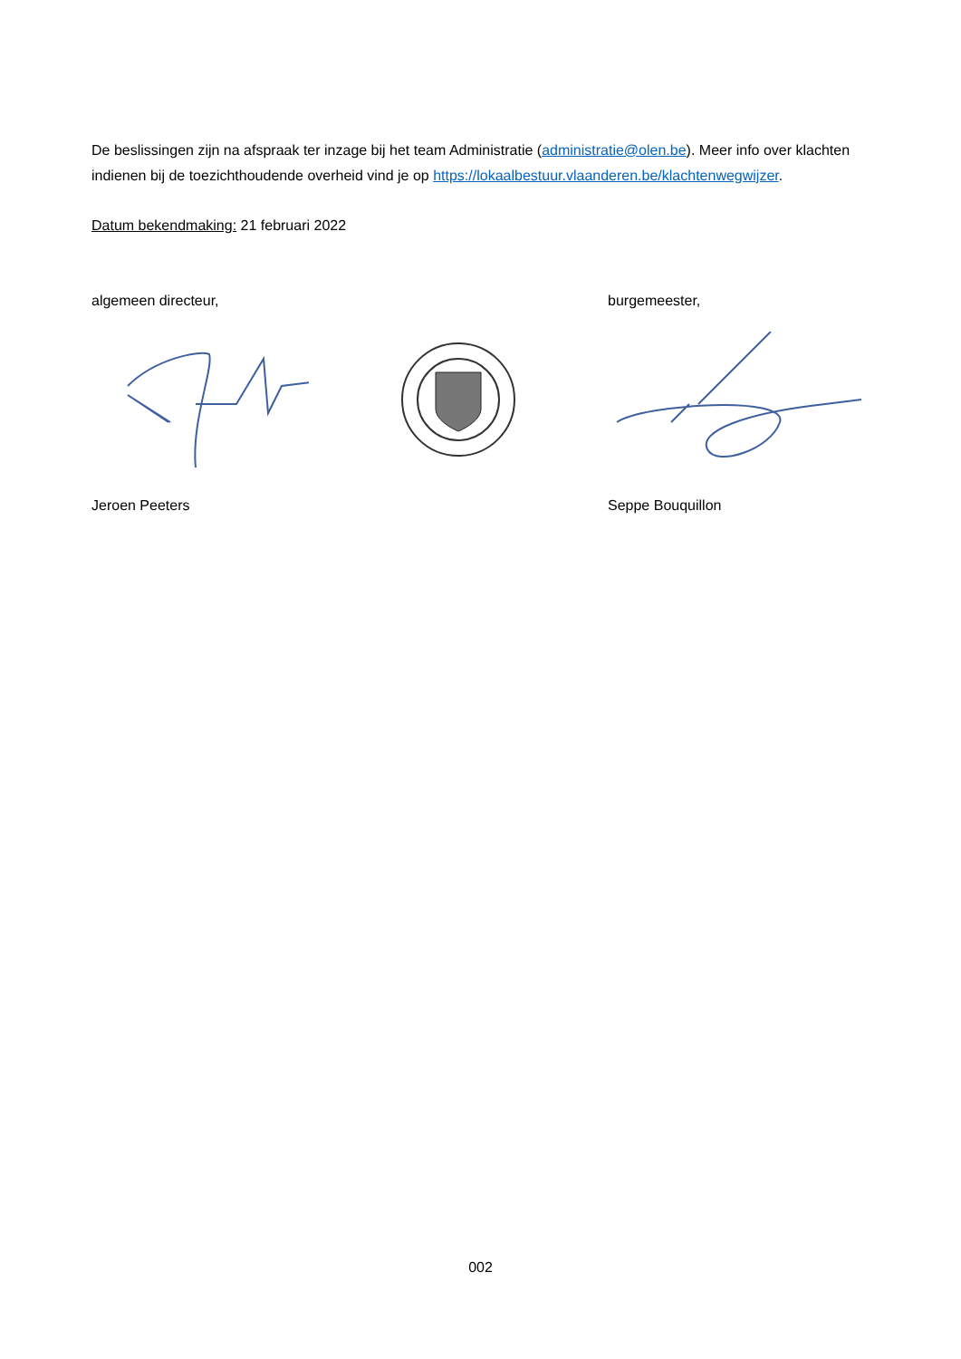De beslissingen zijn na afspraak ter inzage bij het team Administratie (administratie@olen.be). Meer info over klachten indienen bij de toezichthoudende overheid vind je op https://lokaalbestuur.vlaanderen.be/klachtenwegwijzer.
Datum bekendmaking: 21 februari 2022
algemeen directeur, burgemeester,
Jeroen Peeters Seppe Bouquillon
002